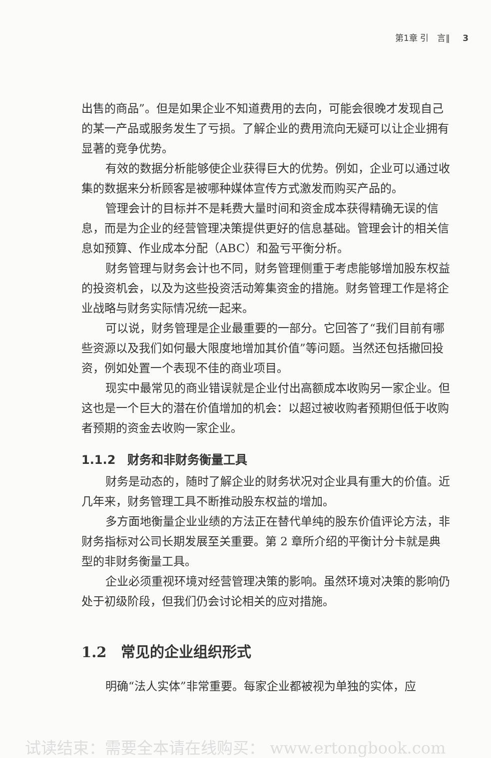第1章 引　言‖ 3
出售的商品”。但是如果企业不知道费用的去向，可能会很晚才发现自己的某一产品或服务发生了亏损。了解企业的费用流向无疑可以让企业拥有显著的竞争优势。
有效的数据分析能够使企业获得巨大的优势。例如，企业可以通过收集的数据来分析顾客是被哪种媒体宣传方式激发而购买产品的。
管理会计的目标并不是耗费大量时间和资金成本获得精确无误的信息，而是为企业的经营管理决策提供更好的信息基础。管理会计的相关信息如预算、作业成本分配（ABC）和盈亏平衡分析。
财务管理与财务会计也不同，财务管理侧重于考虑能够增加股东权益的投资机会，以及为这些投资活动筹集资金的措施。财务管理工作是将企业战略与财务实际情况统一起来。
可以说，财务管理是企业最重要的一部分。它回答了“我们目前有哪些资源以及我们如何最大限度地增加其价值”等问题。当然还包括撤回投资，例如处置一个表现不佳的商业项目。
现实中最常见的商业错误就是企业付出高额成本收购另一家企业。但这也是一个巨大的潜在价值增加的机会：以超过被收购者预期但低于收购者预期的资金去收购一家企业。
1.1.2　财务和非财务衡量工具
财务是动态的，随时了解企业的财务状况对企业具有重大的价值。近几年来，财务管理工具不断推动股东权益的增加。
多方面地衡量企业业绩的方法正在替代单纯的股东价值评论方法，非财务指标对公司长期发展至关重要。第 2 章所介绍的平衡计分卡就是典型的非财务衡量工具。
企业必须重视环境对经营管理决策的影响。虽然环境对决策的影响仍处于初级阶段，但我们仍会讨论相关的应对措施。
1.2　常见的企业组织形式
明确“法人实体”非常重要。每家企业都被视为单独的实体，应
试读结束：需要全本请在线购买： www.ertongbook.com